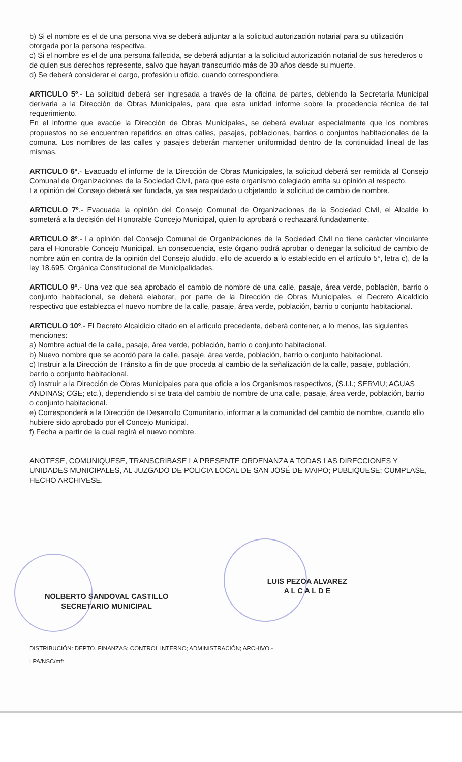b) Si el nombre es el de una persona viva se deberá adjuntar a la solicitud autorización notarial para su utilización otorgada por la persona respectiva.
c) Si el nombre es el de una persona fallecida, se deberá adjuntar a la solicitud autorización notarial de sus herederos o de quien sus derechos represente, salvo que hayan transcurrido más de 30 años desde su muerte.
d) Se deberá considerar el cargo, profesión u oficio, cuando correspondiere.
ARTICULO 5º.- La solicitud deberá ser ingresada a través de la oficina de partes, debiendo la Secretaría Municipal derivarla a la Dirección de Obras Municipales, para que esta unidad informe sobre la procedencia técnica de tal requerimiento.
En el informe que evacúe la Dirección de Obras Municipales, se deberá evaluar especialmente que los nombres propuestos no se encuentren repetidos en otras calles, pasajes, poblaciones, barrios o conjuntos habitacionales de la comuna. Los nombres de las calles y pasajes deberán mantener uniformidad dentro de la continuidad lineal de las mismas.
ARTICULO 6º.- Evacuado el informe de la Dirección de Obras Municipales, la solicitud deberá ser remitida al Consejo Comunal de Organizaciones de la Sociedad Civil, para que este organismo colegiado emita su opinión al respecto.
La opinión del Consejo deberá ser fundada, ya sea respaldado u objetando la solicitud de cambio de nombre.
ARTICULO 7º.- Evacuada la opinión del Consejo Comunal de Organizaciones de la Sociedad Civil, el Alcalde lo someterá a la decisión del Honorable Concejo Municipal, quien lo aprobará o rechazará fundadamente.
ARTICULO 8º.- La opinión del Consejo Comunal de Organizaciones de la Sociedad Civil no tiene carácter vinculante para el Honorable Concejo Municipal. En consecuencia, este órgano podrá aprobar o denegar la solicitud de cambio de nombre aún en contra de la opinión del Consejo aludido, ello de acuerdo a lo establecido en el artículo 5°, letra c), de la ley 18.695, Orgánica Constitucional de Municipalidades.
ARTICULO 9º.- Una vez que sea aprobado el cambio de nombre de una calle, pasaje, área verde, población, barrio o conjunto habitacional, se deberá elaborar, por parte de la Dirección de Obras Municipales, el Decreto Alcaldicio respectivo que establezca el nuevo nombre de la calle, pasaje, área verde, población, barrio o conjunto habitacional.
ARTICULO 10º.- El Decreto Alcaldicio citado en el artículo precedente, deberá contener, a lo menos, las siguientes menciones:
a) Nombre actual de la calle, pasaje, área verde, población, barrio o conjunto habitacional.
b) Nuevo nombre que se acordó para la calle, pasaje, área verde, población, barrio o conjunto habitacional.
c) Instruir a la Dirección de Tránsito a fin de que proceda al cambio de la señalización de la calle, pasaje, población, barrio o conjunto habitacional.
d) Instruir a la Dirección de Obras Municipales para que oficie a los Organismos respectivos, (S.I.I.; SERVIU; AGUAS ANDINAS; CGE; etc.), dependiendo si se trata del cambio de nombre de una calle, pasaje, área verde, población, barrio o conjunto habitacional.
e) Corresponderá a la Dirección de Desarrollo Comunitario, informar a la comunidad del cambio de nombre, cuando ello hubiere sido aprobado por el Concejo Municipal.
f) Fecha a partir de la cual regirá el nuevo nombre.
ANOTESE, COMUNIQUESE, TRANSCRIBASE LA PRESENTE ORDENANZA A TODAS LAS DIRECCIONES Y UNIDADES MUNICIPALES, AL JUZGADO DE POLICIA LOCAL DE SAN JOSÉ DE MAIPO; PUBLIQUESE; CUMPLASE, HECHO ARCHIVESE.
NOLBERTO SANDOVAL CASTILLO
SECRETARIO MUNICIPAL
LUIS PEZOA ALVAREZ
A L C A L D E
DISTRIBUCIÓN: DEPTO. FINANZAS; CONTROL INTERNO; ADMINISTRACIÓN; ARCHIVO.-
LPA/NSC/mfr